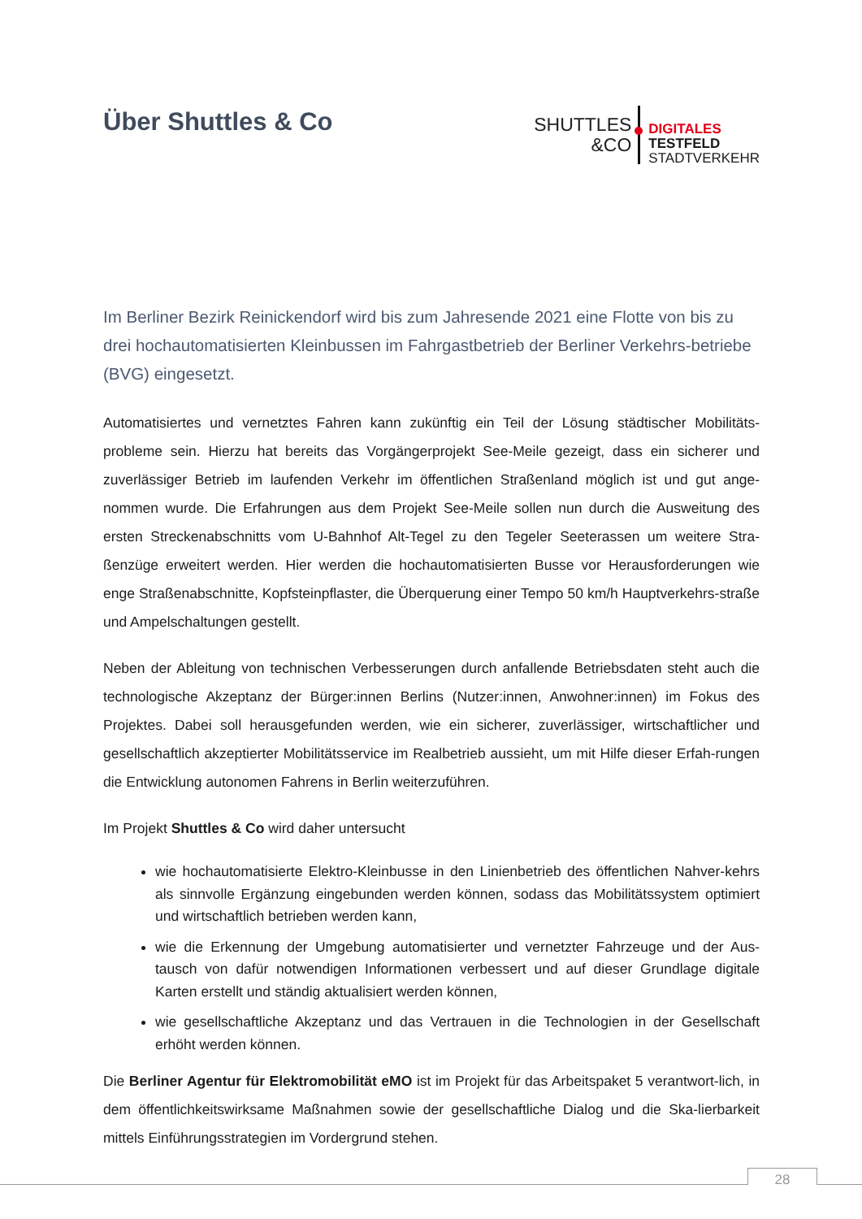Über Shuttles & Co
SHUTTLES
&CO
DIGITALES
TESTFELD
STADTVERKEHR
Im Berliner Bezirk Reinickendorf wird bis zum Jahresende 2021 eine Flotte von bis zu drei hochautomatisierten Kleinbussen im Fahrgastbetrieb der Berliner Verkehrs-betriebe (BVG) eingesetzt.
Automatisiertes und vernetztes Fahren kann zukünftig ein Teil der Lösung städtischer Mobilitäts-probleme sein. Hierzu hat bereits das Vorgängerprojekt See-Meile gezeigt, dass ein sicherer und zuverlässiger Betrieb im laufenden Verkehr im öffentlichen Straßenland möglich ist und gut ange-nommen wurde. Die Erfahrungen aus dem Projekt See-Meile sollen nun durch die Ausweitung des ersten Streckenabschnitts vom U-Bahnhof Alt-Tegel zu den Tegeler Seeterassen um weitere Stra-ßenzüge erweitert werden. Hier werden die hochautomatisierten Busse vor Herausforderungen wie enge Straßenabschnitte, Kopfsteinpflaster, die Überquerung einer Tempo 50 km/h Hauptverkehrs-straße und Ampelschaltungen gestellt.
Neben der Ableitung von technischen Verbesserungen durch anfallende Betriebsdaten steht auch die technologische Akzeptanz der Bürger:innen Berlins (Nutzer:innen, Anwohner:innen) im Fokus des Projektes. Dabei soll herausgefunden werden, wie ein sicherer, zuverlässiger, wirtschaftlicher und gesellschaftlich akzeptierter Mobilitätsservice im Realbetrieb aussieht, um mit Hilfe dieser Erfah-rungen die Entwicklung autonomen Fahrens in Berlin weiterzuführen.
Im Projekt Shuttles & Co wird daher untersucht
wie hochautomatisierte Elektro-Kleinbusse in den Linienbetrieb des öffentlichen Nahver-kehrs als sinnvolle Ergänzung eingebunden werden können, sodass das Mobilitätssystem optimiert und wirtschaftlich betrieben werden kann,
wie die Erkennung der Umgebung automatisierter und vernetzter Fahrzeuge und der Aus-tausch von dafür notwendigen Informationen verbessert und auf dieser Grundlage digitale Karten erstellt und ständig aktualisiert werden können,
wie gesellschaftliche Akzeptanz und das Vertrauen in die Technologien in der Gesellschaft erhöht werden können.
Die Berliner Agentur für Elektromobilität eMO ist im Projekt für das Arbeitspaket 5 verantwort-lich, in dem öffentlichkeitswirksame Maßnahmen sowie der gesellschaftliche Dialog und die Ska-lierbarkeit mittels Einführungsstrategien im Vordergrund stehen.
28